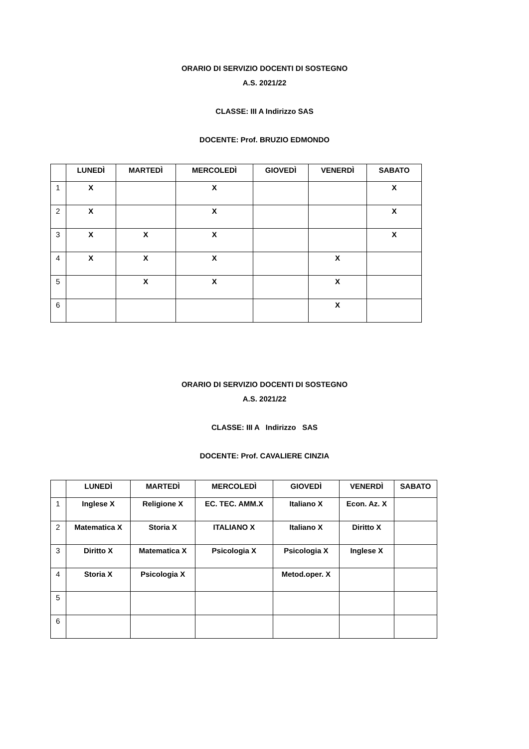ORARIO DI SERVIZIO DOCENTI DI SOSTEGNO
A.S. 2021/22
CLASSE: III A Indirizzo SAS
DOCENTE: Prof. BRUZIO EDMONDO
| | LUNEDÌ | MARTEDÌ | MERCOLEDÌ | GIOVEDÌ | VENERDÌ | SABATO |
| --- | --- | --- | --- | --- | --- | --- |
| 1 | X | | X | | | X |
| 2 | X | | X | | | X |
| 3 | X | X | X | | | X |
| 4 | X | X | X | | X | |
| 5 | | X | X | | X | |
| 6 | | | | | X | |
ORARIO DI SERVIZIO DOCENTI DI SOSTEGNO
A.S. 2021/22
CLASSE: III A Indirizzo SAS
DOCENTE: Prof. CAVALIERE CINZIA
| | LUNEDÌ | MARTEDÌ | MERCOLEDÌ | GIOVEDÌ | VENERDÌ | SABATO |
| --- | --- | --- | --- | --- | --- | --- |
| 1 | Inglese X | Religione X | EC. TEC. AMM.X | Italiano X | Econ. Az. X | |
| 2 | Matematica X | Storia X | ITALIANO X | Italiano X | Diritto X | |
| 3 | Diritto X | Matematica X | Psicologia X | Psicologia X | Inglese X | |
| 4 | Storia X | Psicologia X | | Metod.oper. X | | |
| 5 | | | | | | |
| 6 | | | | | | |